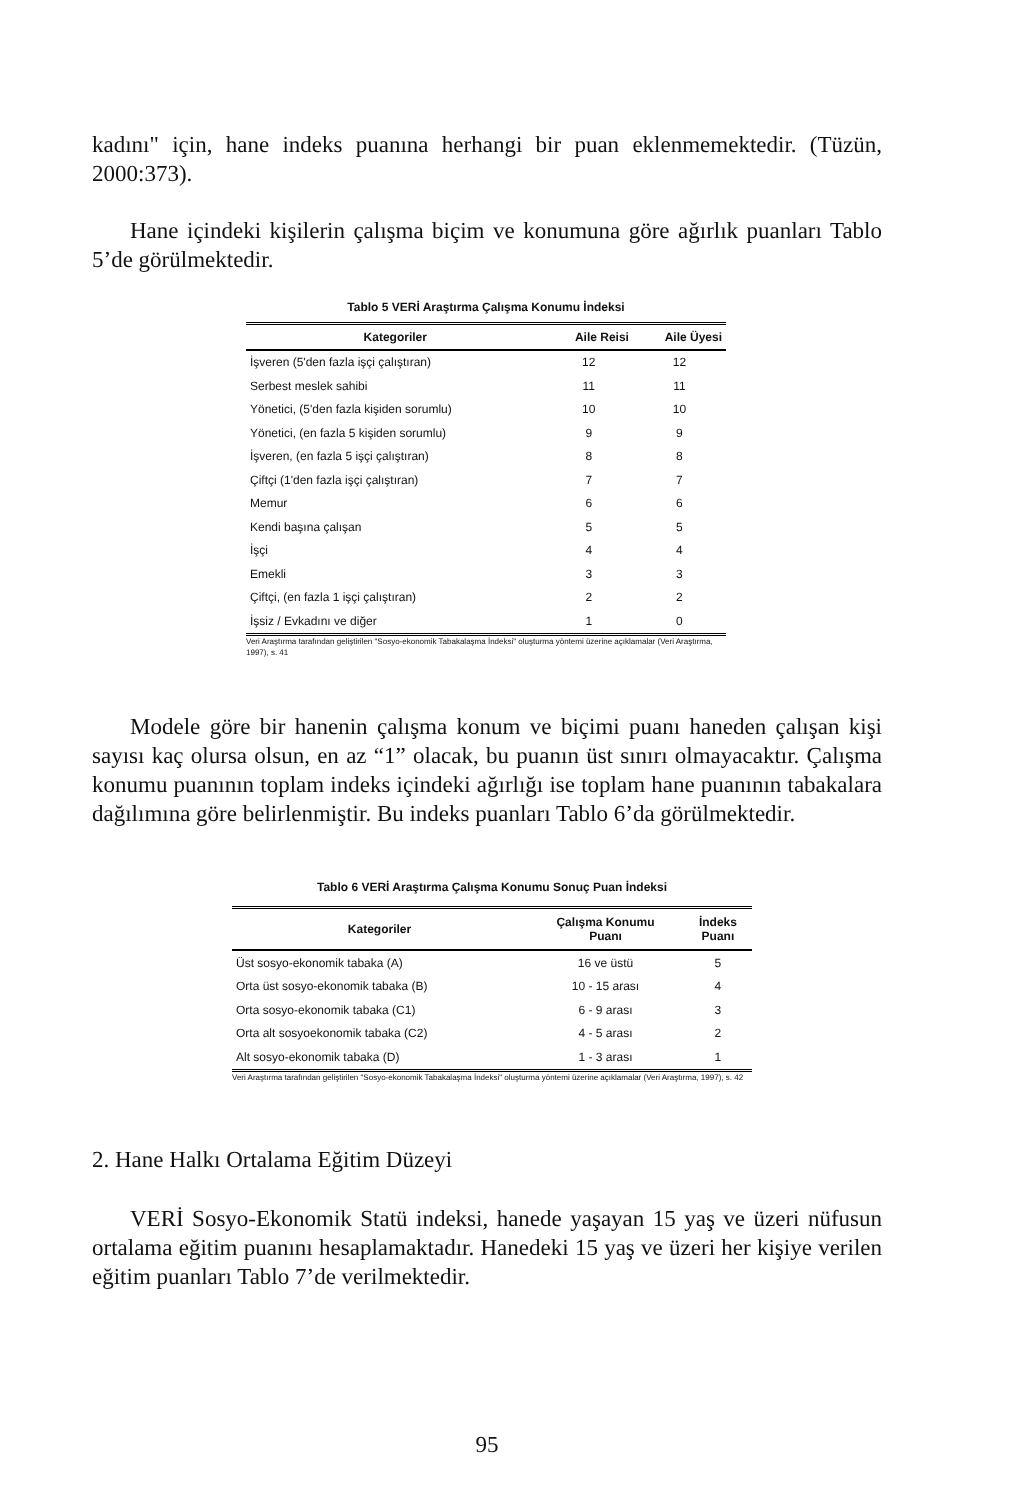kadını" için, hane indeks puanına herhangi bir puan eklenmemektedir. (Tüzün, 2000:373).
Hane içindeki kişilerin çalışma biçim ve konumuna göre ağırlık puanları Tablo 5’de görülmektedir.
Tablo 5 VERİ Araştırma Çalışma Konumu İndeksi
| Kategoriler | Aile Reisi | Aile Üyesi |
| --- | --- | --- |
| İşveren (5'den fazla işçi çalıştıran) | 12 | 12 |
| Serbest meslek sahibi | 11 | 11 |
| Yönetici, (5'den fazla kişiden sorumlu) | 10 | 10 |
| Yönetici, (en fazla 5 kişiden sorumlu) | 9 | 9 |
| İşveren, (en fazla 5 işçi çalıştıran) | 8 | 8 |
| Çiftçi (1'den fazla işçi çalıştıran) | 7 | 7 |
| Memur | 6 | 6 |
| Kendi başına çalışan | 5 | 5 |
| İşçi | 4 | 4 |
| Emekli | 3 | 3 |
| Çiftçi, (en fazla 1 işçi çalıştıran) | 2 | 2 |
| İşsiz / Evkadını ve diğer | 1 | 0 |
Veri Araştırma tarafından geliştirilen "Sosyo-ekonomik Tabakalaşma İndeksi" oluşturma yöntemi üzerine açıklamalar (Veri Araştırma, 1997), s. 41
Modele göre bir hanenin çalışma konum ve biçimi puanı haneden çalışan kişi sayısı kaç olursa olsun, en az “1” olacak, bu puanın üst sınırı olmayacaktır. Çalışma konumu puanının toplam indeks içindeki ağırlığı ise toplam hane puanının tabakalara dağılımına göre belirlenmiştir. Bu indeks puanları Tablo 6’da görülmektedir.
Tablo 6 VERİ Araştırma Çalışma Konumu Sonuç Puan İndeksi
| Kategoriler | Çalışma Konumu Puanı | İndeks Puanı |
| --- | --- | --- |
| Üst sosyo-ekonomik tabaka (A) | 16 ve üstü | 5 |
| Orta üst sosyo-ekonomik tabaka (B) | 10 - 15 arası | 4 |
| Orta sosyo-ekonomik tabaka (C1) | 6 - 9 arası | 3 |
| Orta alt sosyoekonomik tabaka (C2) | 4 - 5 arası | 2 |
| Alt sosyo-ekonomik tabaka (D) | 1 - 3 arası | 1 |
Veri Araştırma tarafından geliştirilen "Sosyo-ekonomik Tabakalaşma İndeksi" oluşturma yöntemi üzerine açıklamalar (Veri Araştırma, 1997), s. 42
2. Hane Halkı Ortalama Eğitim Düzeyi
VERİ Sosyo-Ekonomik Statü indeksi, hanede yaşayan 15 yaş ve üzeri nüfusun ortalama eğitim puanını hesaplamaktadır. Hanedeki 15 yaş ve üzeri her kişiye verilen eğitim puanları Tablo 7’de verilmektedir.
95